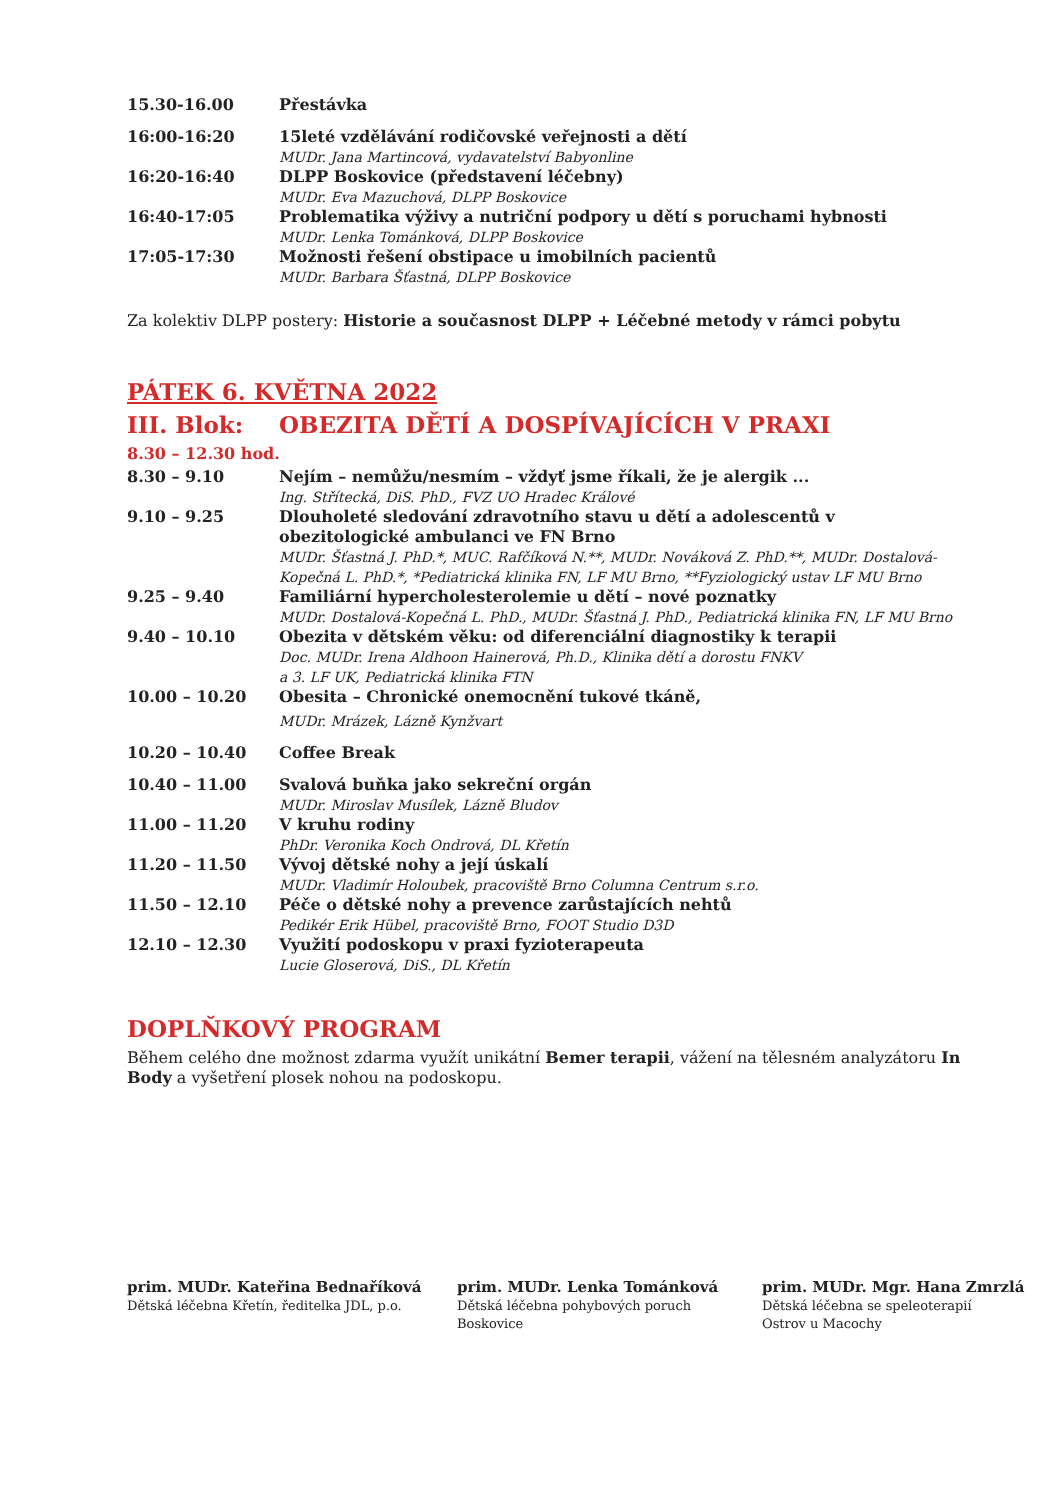| 15.30-16.00 | Přestávka |
| 16:00-16:20 | 15leté vzdělávání rodičovské veřejnosti a dětí MUDr. Jana Martincová, vydavatelství Babyonline |
| 16:20-16:40 | DLPP Boskovice (představení léčebny) MUDr. Eva Mazuchová, DLPP Boskovice |
| 16:40-17:05 | Problematika výživy a nutriční podpory u dětí s poruchami hybnosti MUDr. Lenka Tománková, DLPP Boskovice |
| 17:05-17:30 | Možnosti řešení obstipace u imobilních pacientů MUDr. Barbara Šťastná, DLPP Boskovice |
Za kolektiv DLPP postery: Historie a současnost DLPP + Léčebné metody v rámci pobytu
PÁTEK 6. KVĚTNA 2022
III. Blok: OBEZITA DĚTÍ A DOSPÍVAJÍCÍCH V PRAXI
8.30 – 12.30 hod.
| 8.30 – 9.10 | Nejím – nemůžu/nesmím – vždyť jsme říkali, že je alergik ... Ing. Střítecká, DiS. PhD., FVZ UO Hradec Králové |
| 9.10 – 9.25 | Dlouholeté sledování zdravotního stavu u dětí a adolescentů v obezitologické ambulanci ve FN Brno MUDr. Šťastná J. PhD.*, MUC. Rafčíková N.**, MUDr. Nováková Z. PhD.**, MUDr. Dostalová-Kopečná L. PhD.*, *Pediatrická klinika FN, LF MU Brno, **Fyziologický ustav LF MU Brno |
| 9.25 – 9.40 | Familiární hypercholesterolemie u dětí – nové poznatky MUDr. Dostalová-Kopečná L. PhD., MUDr. Šťastná J. PhD., Pediatrická klinika FN, LF MU Brno |
| 9.40 – 10.10 | Obezita v dětském věku: od diferenciální diagnostiky k terapii Doc. MUDr. Irena Aldhoon Hainerová, Ph.D., Klinika dětí a dorostu FNKV a 3. LF UK, Pediatrická klinika FTN |
| 10.00 – 10.20 | Obesita – Chronické onemocnění tukové tkáně, MUDr. Mrázek, Lázně Kynžvart |
| 10.20 – 10.40 | Coffee Break |
| 10.40 – 11.00 | Svalová buňka jako sekreční orgán MUDr. Miroslav Musílek, Lázně Bludov |
| 11.00 – 11.20 | V kruhu rodiny PhDr. Veronika Koch Ondrová, DL Křetín |
| 11.20 – 11.50 | Vývoj dětské nohy a její úskalí MUDr. Vladimír Holoubek, pracoviště Brno Columna Centrum s.r.o. |
| 11.50 – 12.10 | Péče o dětské nohy a prevence zarůstajících nehtů Pedikér Erik Hübel, pracoviště Brno, FOOT Studio D3D |
| 12.10 – 12.30 | Využití podoskopu v praxi fyzioterapeuta Lucie Gloserová, DiS., DL Křetín |
DOPLŇKOVÝ PROGRAM
Během celého dne možnost zdarma využít unikátní Bemer terapii, vážení na tělesném analyzátoru In Body a vyšetření plosek nohou na podoskopu.
prim. MUDr. Kateřina Bednaříková
Dětská léčebna Křetín, ředitelka JDL, p.o.
prim. MUDr. Lenka Tománková
Dětská léčebna pohybových poruch
Boskovice
prim. MUDr. Mgr. Hana Zmrzlá
Dětská léčebna se speleoterapií
Ostrov u Macochy